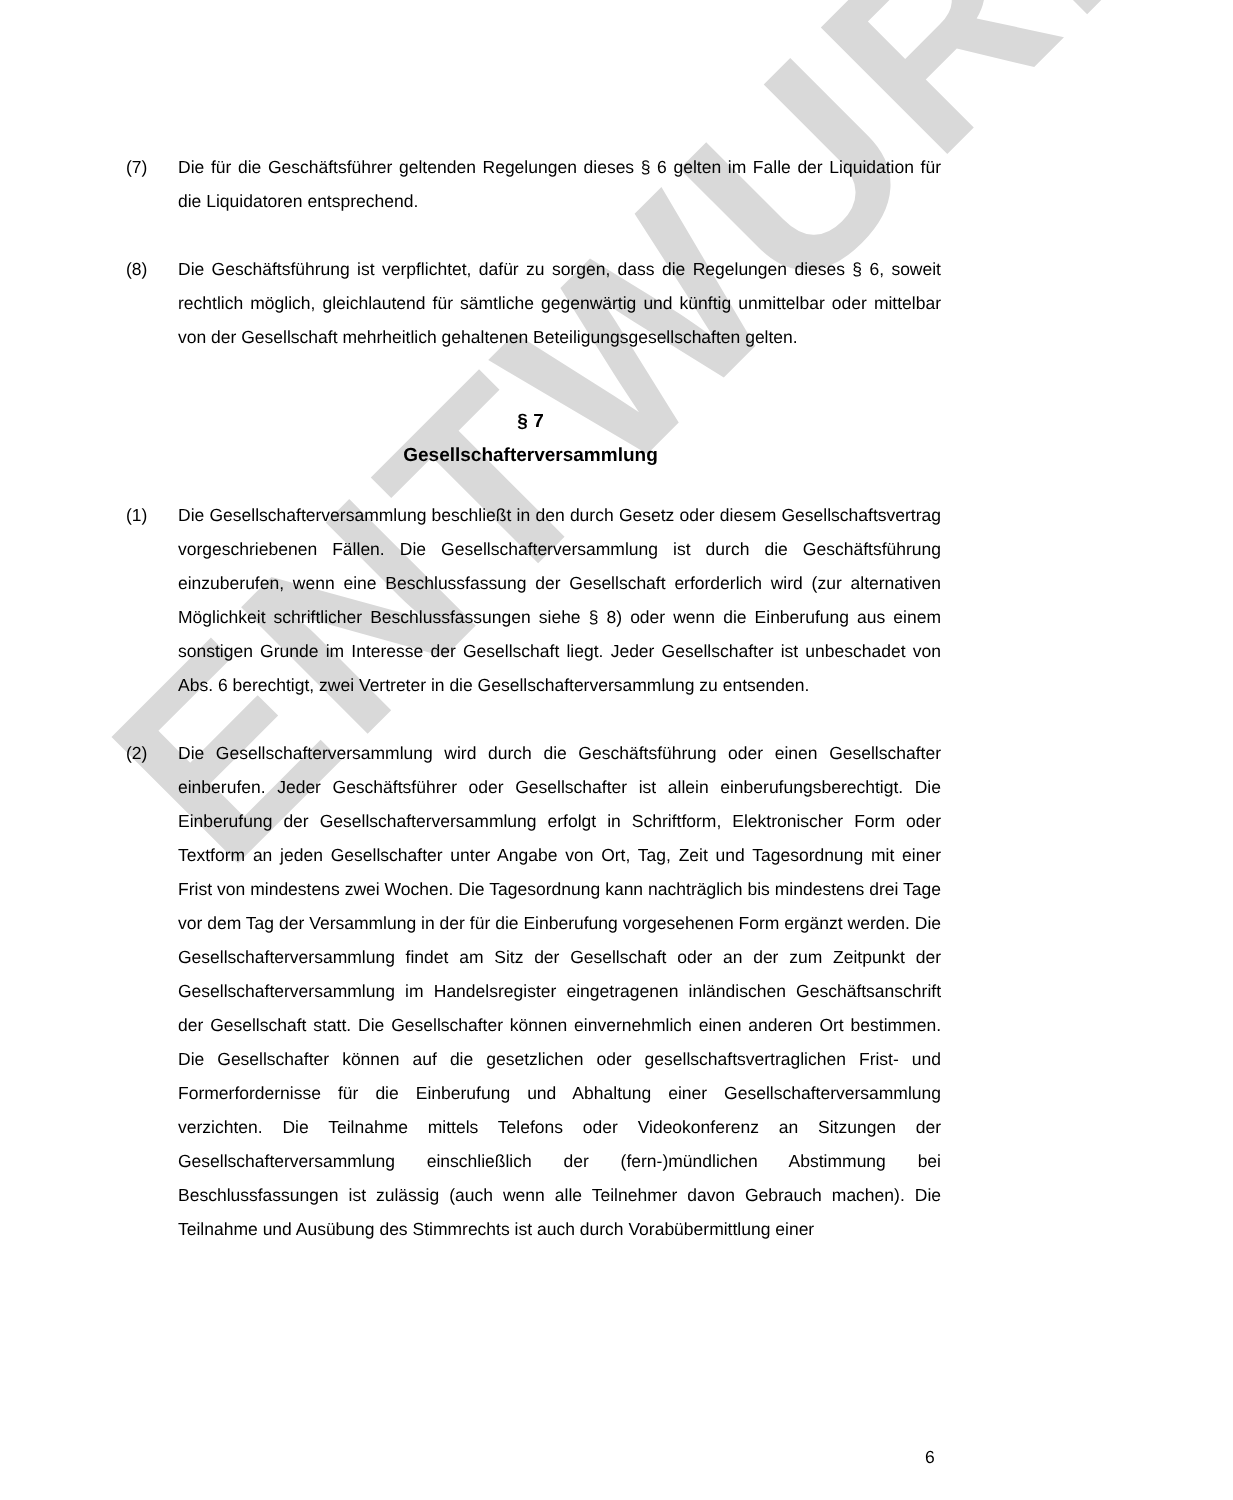ENTWURF
(7) Die für die Geschäftsführer geltenden Regelungen dieses § 6 gelten im Falle der Liquidation für die Liquidatoren entsprechend.
(8) Die Geschäftsführung ist verpflichtet, dafür zu sorgen, dass die Regelungen dieses § 6, soweit rechtlich möglich, gleichlautend für sämtliche gegenwärtig und künftig unmittelbar oder mittelbar von der Gesellschaft mehrheitlich gehaltenen Beteiligungsgesellschaften gelten.
§ 7
Gesellschafterversammlung
(1) Die Gesellschafterversammlung beschließt in den durch Gesetz oder diesem Gesellschaftsvertrag vorgeschriebenen Fällen. Die Gesellschafterversammlung ist durch die Geschäftsführung einzuberufen, wenn eine Beschlussfassung der Gesellschaft erforderlich wird (zur alternativen Möglichkeit schriftlicher Beschlussfassungen siehe § 8) oder wenn die Einberufung aus einem sonstigen Grunde im Interesse der Gesellschaft liegt. Jeder Gesellschafter ist unbeschadet von Abs. 6 berechtigt, zwei Vertreter in die Gesellschafterversammlung zu entsenden.
(2) Die Gesellschafterversammlung wird durch die Geschäftsführung oder einen Gesellschafter einberufen. Jeder Geschäftsführer oder Gesellschafter ist allein einberufungsberechtigt. Die Einberufung der Gesellschafterversammlung erfolgt in Schriftform, Elektronischer Form oder Textform an jeden Gesellschafter unter Angabe von Ort, Tag, Zeit und Tagesordnung mit einer Frist von mindestens zwei Wochen. Die Tagesordnung kann nachträglich bis mindestens drei Tage vor dem Tag der Versammlung in der für die Einberufung vorgesehenen Form ergänzt werden. Die Gesellschafterversammlung findet am Sitz der Gesellschaft oder an der zum Zeitpunkt der Gesellschafterversammlung im Handelsregister eingetragenen inländischen Geschäftsanschrift der Gesellschaft statt. Die Gesellschafter können einvernehmlich einen anderen Ort bestimmen. Die Gesellschafter können auf die gesetzlichen oder gesellschaftsvertraglichen Frist- und Formerfordernisse für die Einberufung und Abhaltung einer Gesellschafterversammlung verzichten. Die Teilnahme mittels Telefons oder Videokonferenz an Sitzungen der Gesellschafterversammlung einschließlich der (fern-)mündlichen Abstimmung bei Beschlussfassungen ist zulässig (auch wenn alle Teilnehmer davon Gebrauch machen). Die Teilnahme und Ausübung des Stimmrechts ist auch durch Vorabübermittlung einer
6